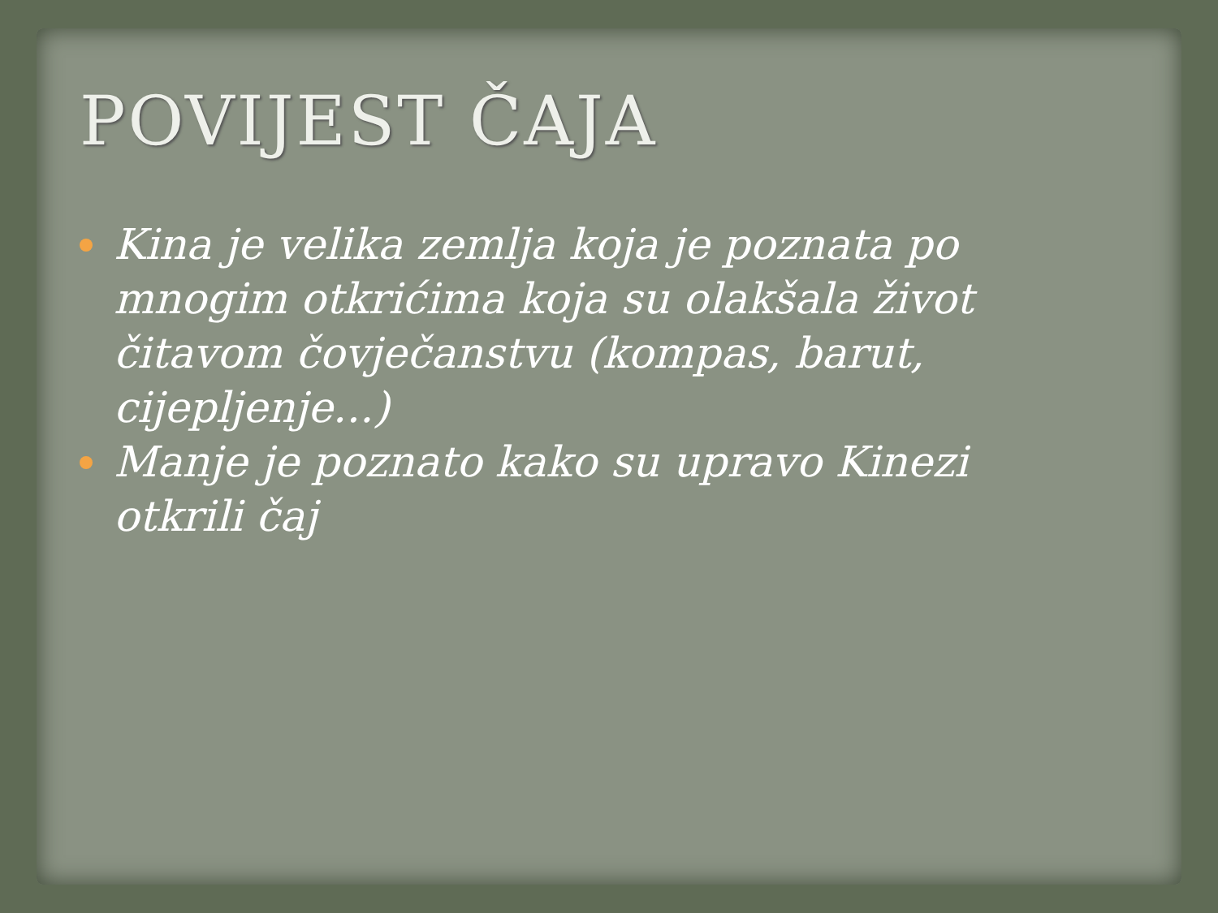POVIJEST ČAJA
Kina je velika zemlja koja je poznata po mnogim otkrićima koja su olakšala život čitavom čovječanstvu (kompas, barut, cijepljenje...)
Manje je poznato kako su upravo Kinezi otkrili čaj